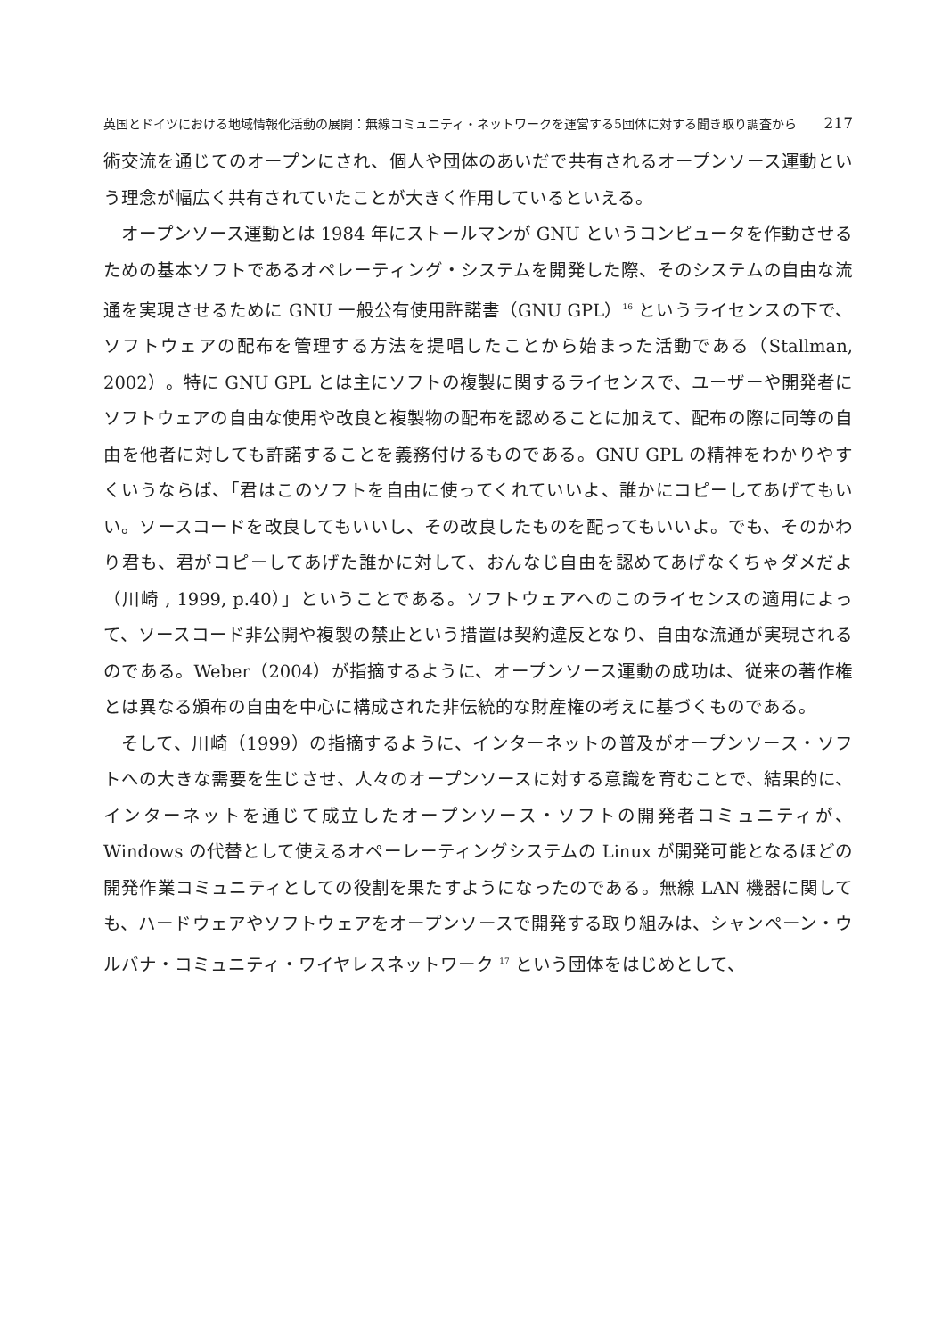英国とドイツにおける地域情報化活動の展開：無線コミュニティ・ネットワークを運営する5団体に対する聞き取り調査から 217
術交流を通じてのオープンにされ、個人や団体のあいだで共有されるオープンソース運動という理念が幅広く共有されていたことが大きく作用しているといえる。
オープンソース運動とは 1984 年にストールマンが GNU というコンピュータを作動させるための基本ソフトであるオペレーティング・システムを開発した際、そのシステムの自由な流通を実現させるために GNU 一般公有使用許諾書（GNU GPL）<sup>16</sup> というライセンスの下で、ソフトウェアの配布を管理する方法を提唱したことから始まった活動である（Stallman, 2002）。特に GNU GPL とは主にソフトの複製に関するライセンスで、ユーザーや開発者にソフトウェアの自由な使用や改良と複製物の配布を認めることに加えて、配布の際に同等の自由を他者に対しても許諾することを義務付けるものである。GNU GPL の精神をわかりやすくいうならば、「君はこのソフトを自由に使ってくれていいよ、誰かにコピーしてあげてもいい。ソースコードを改良してもいいし、その改良したものを配ってもいいよ。でも、そのかわり君も、君がコピーしてあげた誰かに対して、おんなじ自由を認めてあげなくちゃダメだよ（川崎 , 1999, p.40）」ということである。ソフトウェアへのこのライセンスの適用によって、ソースコード非公開や複製の禁止という措置は契約違反となり、自由な流通が実現されるのである。Weber（2004）が指摘するように、オープンソース運動の成功は、従来の著作権とは異なる頒布の自由を中心に構成された非伝統的な財産権の考えに基づくものである。
そして、川崎（1999）の指摘するように、インターネットの普及がオープンソース・ソフトへの大きな需要を生じさせ、人々のオープンソースに対する意識を育むことで、結果的に、インターネットを通じて成立したオープンソース・ソフトの開発者コミュニティが、Windows の代替として使えるオペーレーティングシステムの Linux が開発可能となるほどの開発作業コミュニティとしての役割を果たすようになったのである。無線 LAN 機器に関しても、ハードウェアやソフトウェアをオープンソースで開発する取り組みは、シャンペーン・ウルバナ・コミュニティ・ワイヤレスネットワーク <sup>17</sup> という団体をはじめとして、